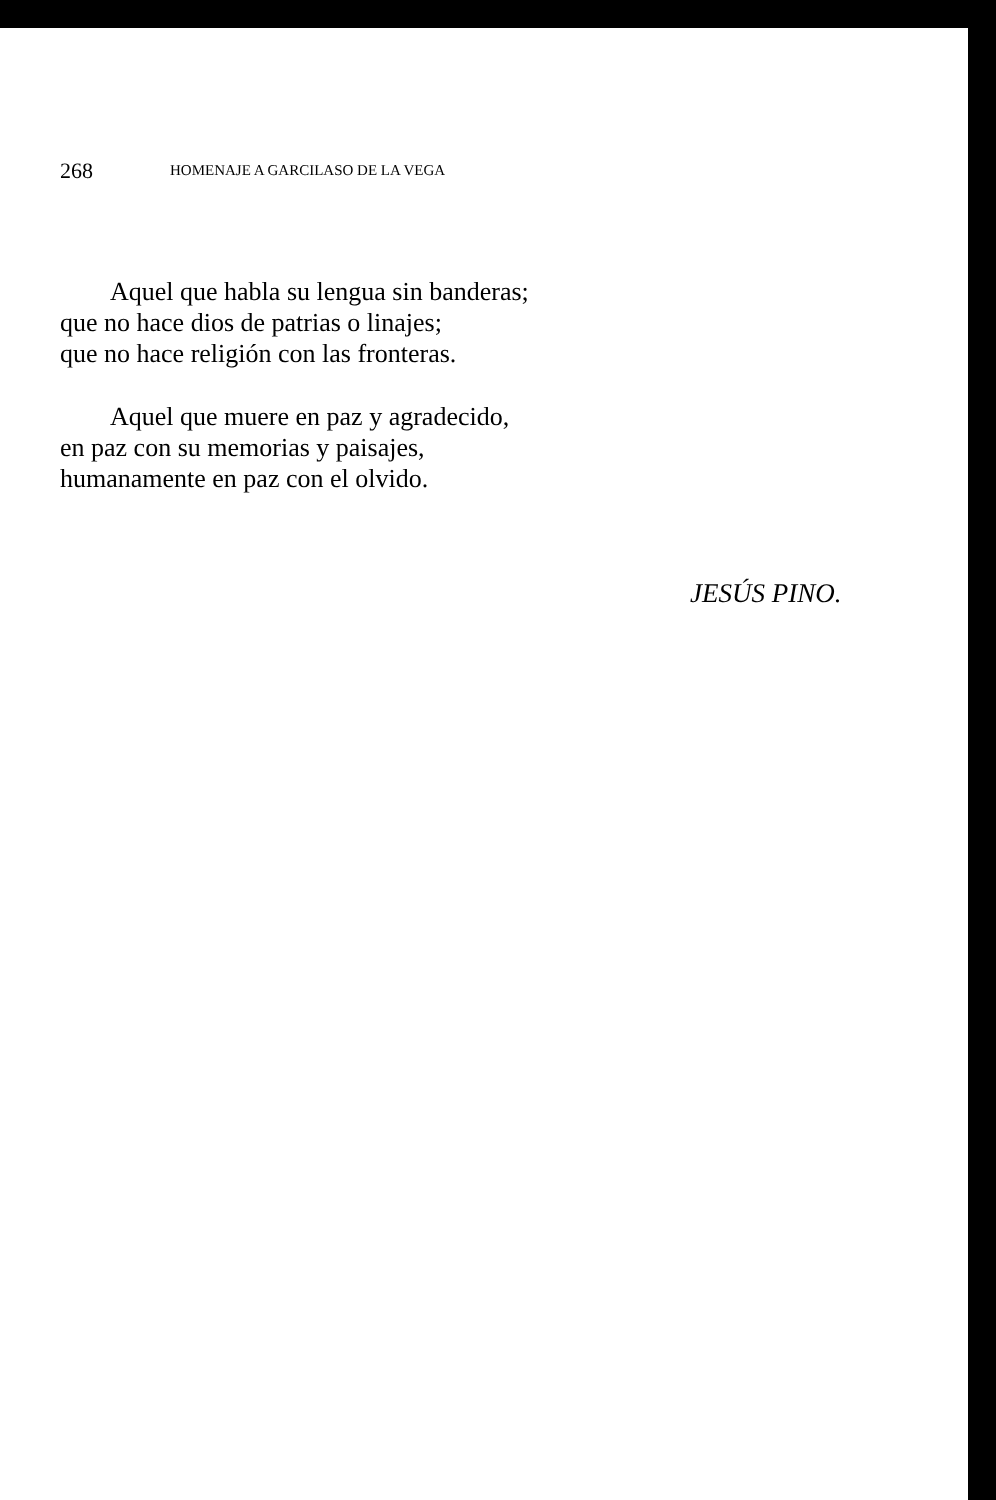268 HOMENAJE A GARCILASO DE LA VEGA
Aquel que habla su lengua sin banderas;
que no hace dios de patrias o linajes;
que no hace religión con las fronteras.
Aquel que muere en paz y agradecido,
en paz con su memorias y paisajes,
humanamente en paz con el olvido.
JESÚS PINO.